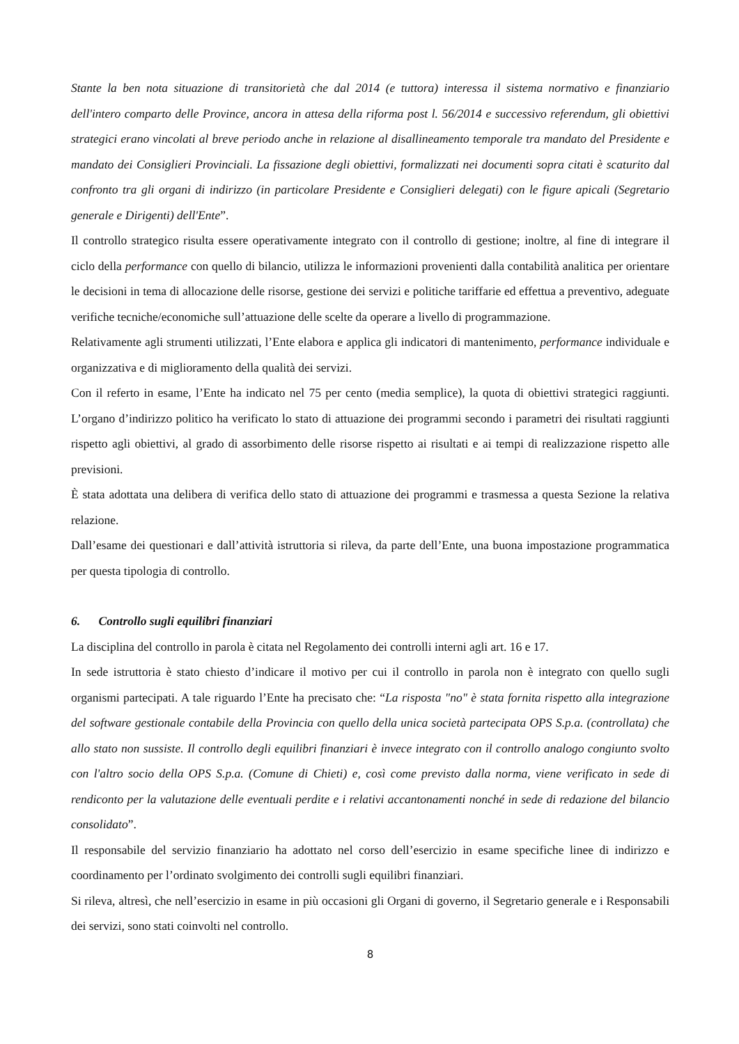Stante la ben nota situazione di transitorietà che dal 2014 (e tuttora) interessa il sistema normativo e finanziario dell'intero comparto delle Province, ancora in attesa della riforma post l. 56/2014 e successivo referendum, gli obiettivi strategici erano vincolati al breve periodo anche in relazione al disallineamento temporale tra mandato del Presidente e mandato dei Consiglieri Provinciali. La fissazione degli obiettivi, formalizzati nei documenti sopra citati è scaturito dal confronto tra gli organi di indirizzo (in particolare Presidente e Consiglieri delegati) con le figure apicali (Segretario generale e Dirigenti) dell'Ente”.
Il controllo strategico risulta essere operativamente integrato con il controllo di gestione; inoltre, al fine di integrare il ciclo della performance con quello di bilancio, utilizza le informazioni provenienti dalla contabilità analitica per orientare le decisioni in tema di allocazione delle risorse, gestione dei servizi e politiche tariffarie ed effettua a preventivo, adeguate verifiche tecniche/economiche sull’attuazione delle scelte da operare a livello di programmazione.
Relativamente agli strumenti utilizzati, l’Ente elabora e applica gli indicatori di mantenimento, performance individuale e organizzativa e di miglioramento della qualità dei servizi.
Con il referto in esame, l’Ente ha indicato nel 75 per cento (media semplice), la quota di obiettivi strategici raggiunti. L’organo d’indirizzo politico ha verificato lo stato di attuazione dei programmi secondo i parametri dei risultati raggiunti rispetto agli obiettivi, al grado di assorbimento delle risorse rispetto ai risultati e ai tempi di realizzazione rispetto alle previsioni.
È stata adottata una delibera di verifica dello stato di attuazione dei programmi e trasmessa a questa Sezione la relativa relazione.
Dall’esame dei questionari e dall’attività istruttoria si rileva, da parte dell’Ente, una buona impostazione programmatica per questa tipologia di controllo.
6. Controllo sugli equilibri finanziari
La disciplina del controllo in parola è citata nel Regolamento dei controlli interni agli art. 16 e 17.
In sede istruttoria è stato chiesto d’indicare il motivo per cui il controllo in parola non è integrato con quello sugli organismi partecipati. A tale riguardo l’Ente ha precisato che: “La risposta "no" è stata fornita rispetto alla integrazione del software gestionale contabile della Provincia con quello della unica società partecipata OPS S.p.a. (controllata) che allo stato non sussiste. Il controllo degli equilibri finanziari è invece integrato con il controllo analogo congiunto svolto con l'altro socio della OPS S.p.a. (Comune di Chieti) e, così come previsto dalla norma, viene verificato in sede di rendiconto per la valutazione delle eventuali perdite e i relativi accantonamenti nonché in sede di redazione del bilancio consolidato”.
Il responsabile del servizio finanziario ha adottato nel corso dell’esercizio in esame specifiche linee di indirizzo e coordinamento per l’ordinato svolgimento dei controlli sugli equilibri finanziari.
Si rileva, altresì, che nell’esercizio in esame in più occasioni gli Organi di governo, il Segretario generale e i Responsabili dei servizi, sono stati coinvolti nel controllo.
8